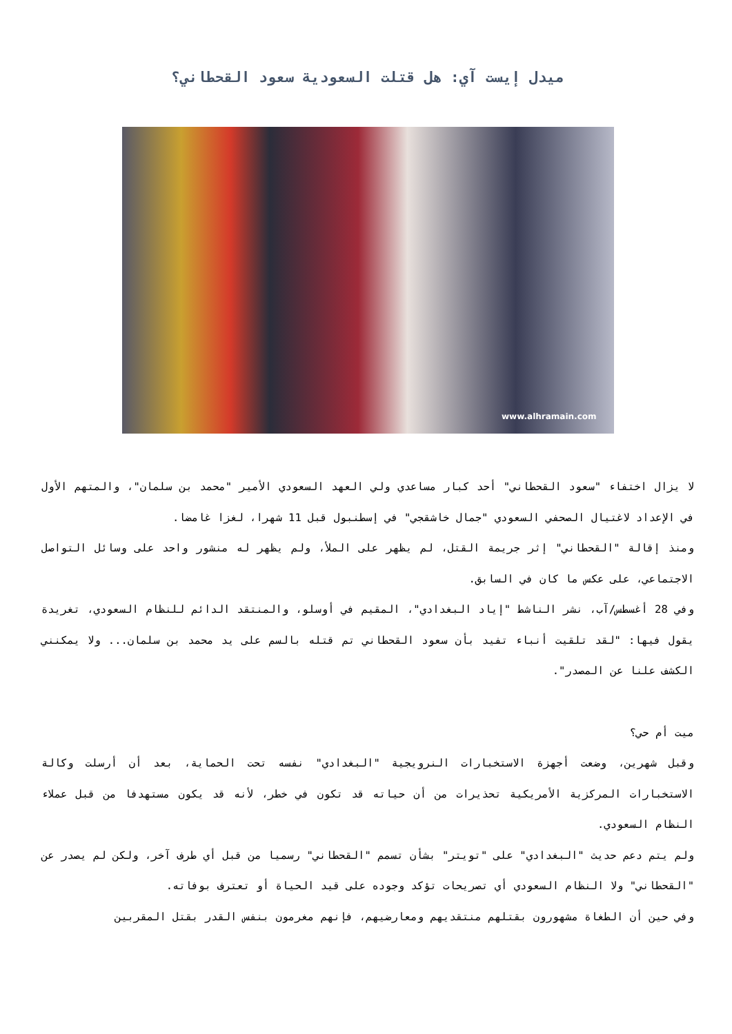ميدل إيست آي: هل قتلت السعودية سعود القحطاني؟
www.alhramain.com
لا يزال اختفاء "سعود القحطاني" أحد كبار مساعدي ولي العهد السعودي الأمير "محمد بن سلمان"، والمتهم الأول في الإعداد لاغتيال الصحفي السعودي "جمال خاشقجي" في إسطنبول قبل 11 شهرا، لغزا غامضا.
ومنذ إقالة "القحطاني" إثر جريمة القتل، لم يظهر على الملأ، ولم يظهر له منشور واحد على وسائل التواصل الاجتماعي، على عكس ما كان في السابق.
وفي 28 أغسطس/آب، نشر الناشط "إياد البغدادي"، المقيم في أوسلو، والمنتقد الدائم للنظام السعودي، تغريدة يقول فيها: "لقد تلقيت أنباء تفيد بأن سعود القحطاني تم قتله بالسم على يد محمد بن سلمان... ولا يمكنني الكشف علنا عن المصدر".
ميت أم حي؟
وقبل شهرين، وضعت أجهزة الاستخبارات النرويجية "البغدادي" نفسه تحت الحماية، بعد أن أرسلت وكالة الاستخبارات المركزية الأمريكية تحذيرات من أن حياته قد تكون في خطر، لأنه قد يكون مستهدفا من قبل عملاء النظام السعودي.
ولم يتم دعم حديث "البغدادي" على "تويتر" بشأن تسمم "القحطاني" رسميا من قبل أي طرف آخر، ولكن لم يصدر عن "القحطاني" ولا النظام السعودي أي تصريحات تؤكد وجوده على قيد الحياة أو تعترف بوفاته.
وفي حين أن الطغاة مشهورون بقتلهم منتقديهم ومعارضيهم، فإنهم مغرمون بنفس القدر بقتل المقربين